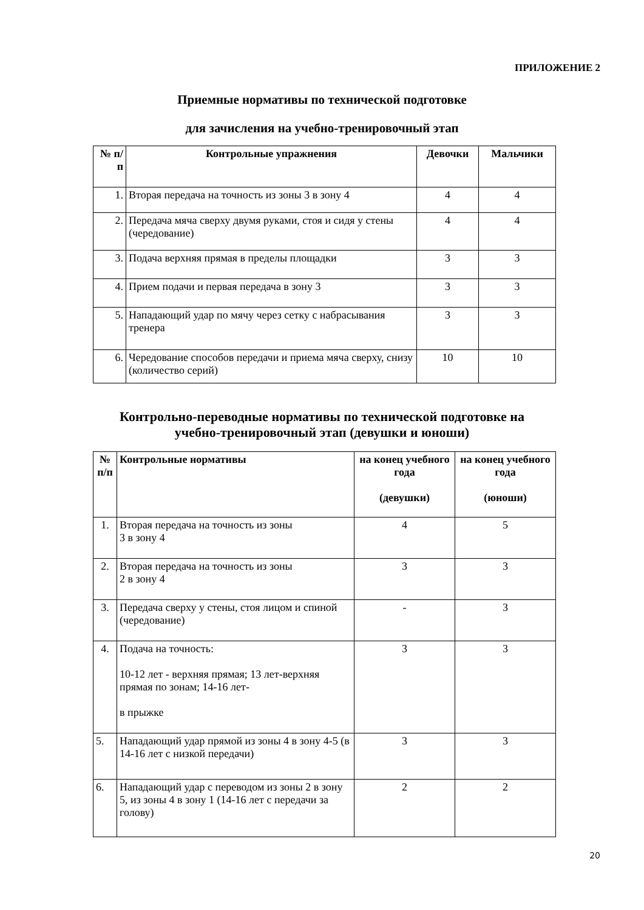ПРИЛОЖЕНИЕ 2
Приемные нормативы по технической подготовке
для зачисления на учебно-тренировочный этап
| № п/п | Контрольные упражнения | Девочки | Мальчики |
| --- | --- | --- | --- |
| 1. | Вторая передача на точность из зоны 3 в зону 4 | 4 | 4 |
| 2. | Передача мяча сверху двумя руками, стоя и сидя у стены (чередование) | 4 | 4 |
| 3. | Подача верхняя прямая в пределы площадки | 3 | 3 |
| 4. | Прием подачи и первая передача в зону 3 | 3 | 3 |
| 5. | Нападающий удар по мячу через сетку с набрасывания тренера | 3 | 3 |
| 6. | Чередование способов передачи и приема мяча сверху, снизу (количество серий) | 10 | 10 |
Контрольно-переводные нормативы по технической подготовке на
учебно-тренировочный этап (девушки и юноши)
| № п/п | Контрольные нормативы | на конец учебного года (девушки) | на конец учебного года (юноши) |
| --- | --- | --- | --- |
| 1. | Вторая передача на точность из зоны 3 в зону 4 | 4 | 5 |
| 2. | Вторая передача на точность из зоны 2 в зону 4 | 3 | 3 |
| 3. | Передача сверху у стены, стоя лицом и спиной (чередование) | - | 3 |
| 4. | Подача на точность: 10-12 лет - верхняя прямая; 13 лет-верхняя прямая по зонам; 14-16 лет- в прыжке | 3 | 3 |
| 5. | Нападающий удар прямой из зоны 4 в зону 4-5 (в 14-16 лет с низкой передачи) | 3 | 3 |
| 6. | Нападающий удар с переводом из зоны 2 в зону 5, из зоны 4 в зону 1 (14-16 лет с передачи за голову) | 2 | 2 |
20